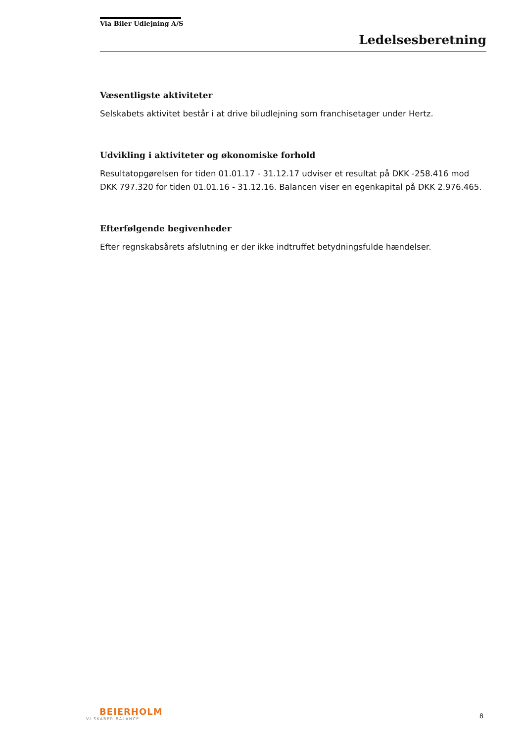Via Biler Udlejning A/S
Ledelsesberetning
Væsentligste aktiviteter
Selskabets aktivitet består i at drive biludlejning som franchisetager under Hertz.
Udvikling i aktiviteter og økonomiske forhold
Resultatopgørelsen for tiden 01.01.17 - 31.12.17 udviser et resultat på DKK -258.416 mod DKK 797.320 for tiden 01.01.16 - 31.12.16. Balancen viser en egenkapital på DKK 2.976.465.
Efterfølgende begivenheder
Efter regnskabsårets afslutning er der ikke indtruffet betydningsfulde hændelser.
BEIERHOLM
VI SKABER BALANCE
8